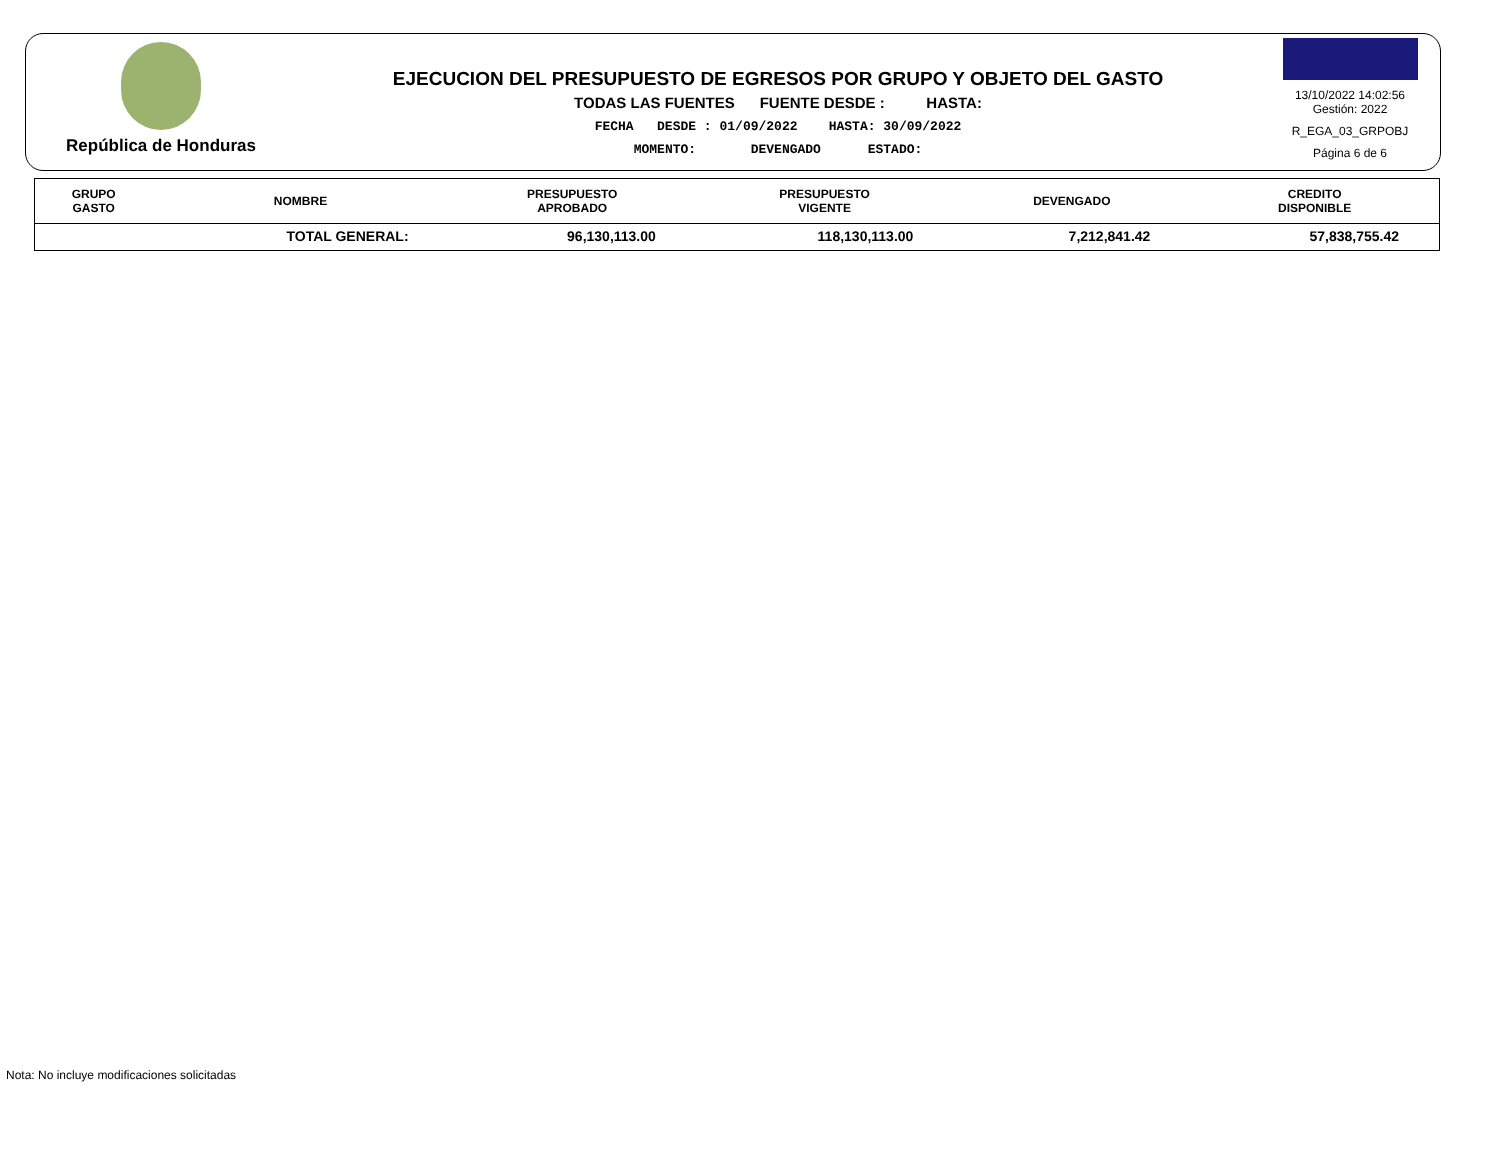República de Honduras
EJECUCION DEL PRESUPUESTO DE EGRESOS POR GRUPO Y OBJETO DEL GASTO
TODAS LAS FUENTES FUENTE DESDE : HASTA:
FECHA DESDE : 01/09/2022 HASTA: 30/09/2022
MOMENTO: DEVENGADO ESTADO:
13/10/2022 14:02:56
Gestión: 2022
R_EGA_03_GRPOBJ
Página 6 de 6
| GRUPO GASTO | NOMBRE | PRESUPUESTO APROBADO | PRESUPUESTO VIGENTE | DEVENGADO | CREDITO DISPONIBLE |
| --- | --- | --- | --- | --- | --- |
| | TOTAL GENERAL: | 96,130,113.00 | 118,130,113.00 | 7,212,841.42 | 57,838,755.42 |
Nota: No incluye modificaciones solicitadas